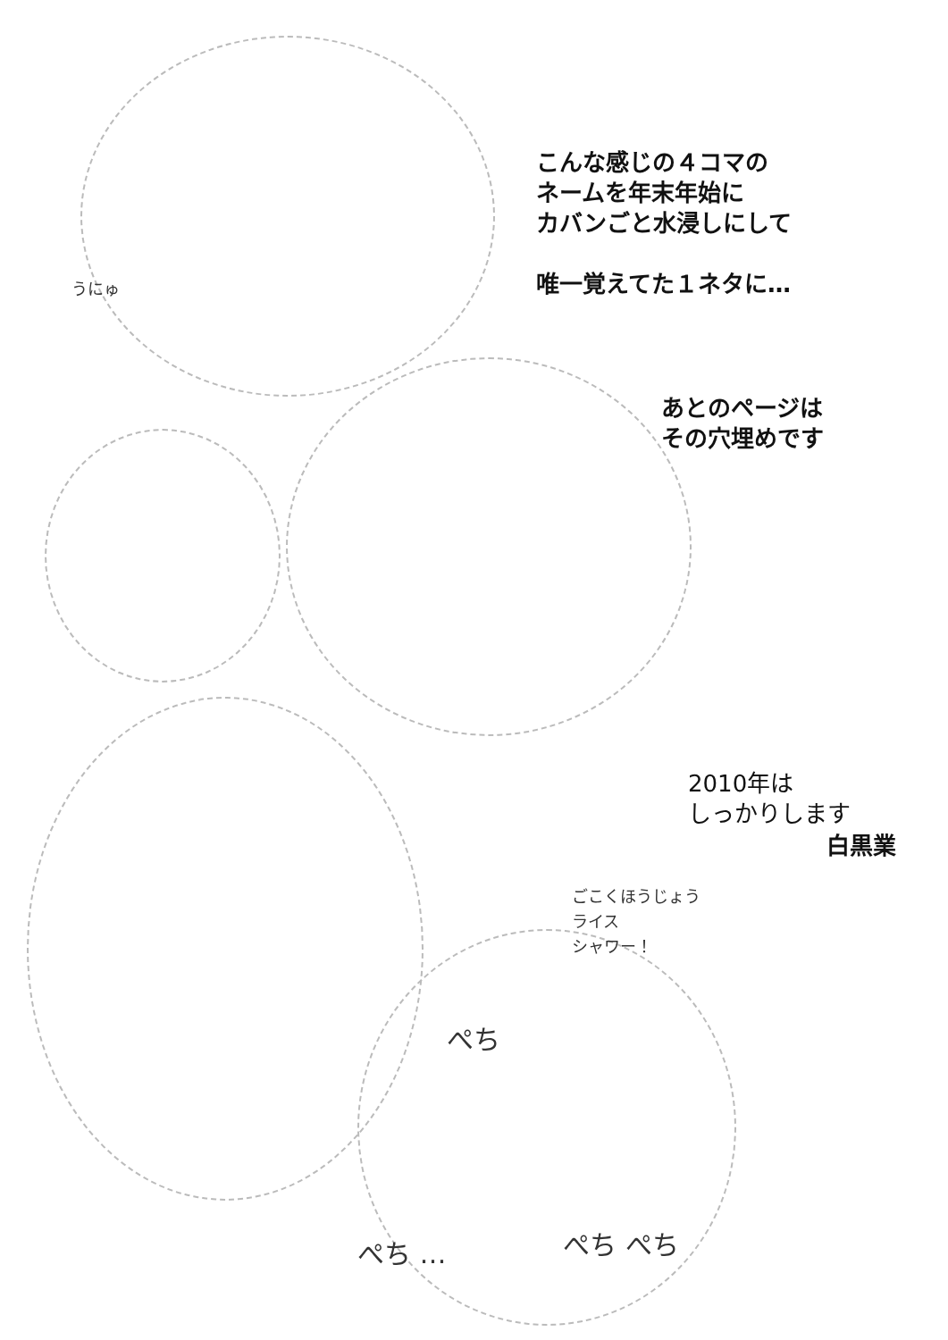こんな感じの４コマの
ネームを年末年始に
カバンごと水浸しにして
唯一覚えてた１ネタに…
あとのページは
その穴埋めです
2010年は
しっかりします
白黒業
ごこくほうじょう
ライス
シャワー！
うにゅ
ぺち
ぺち … ぺち ぺち